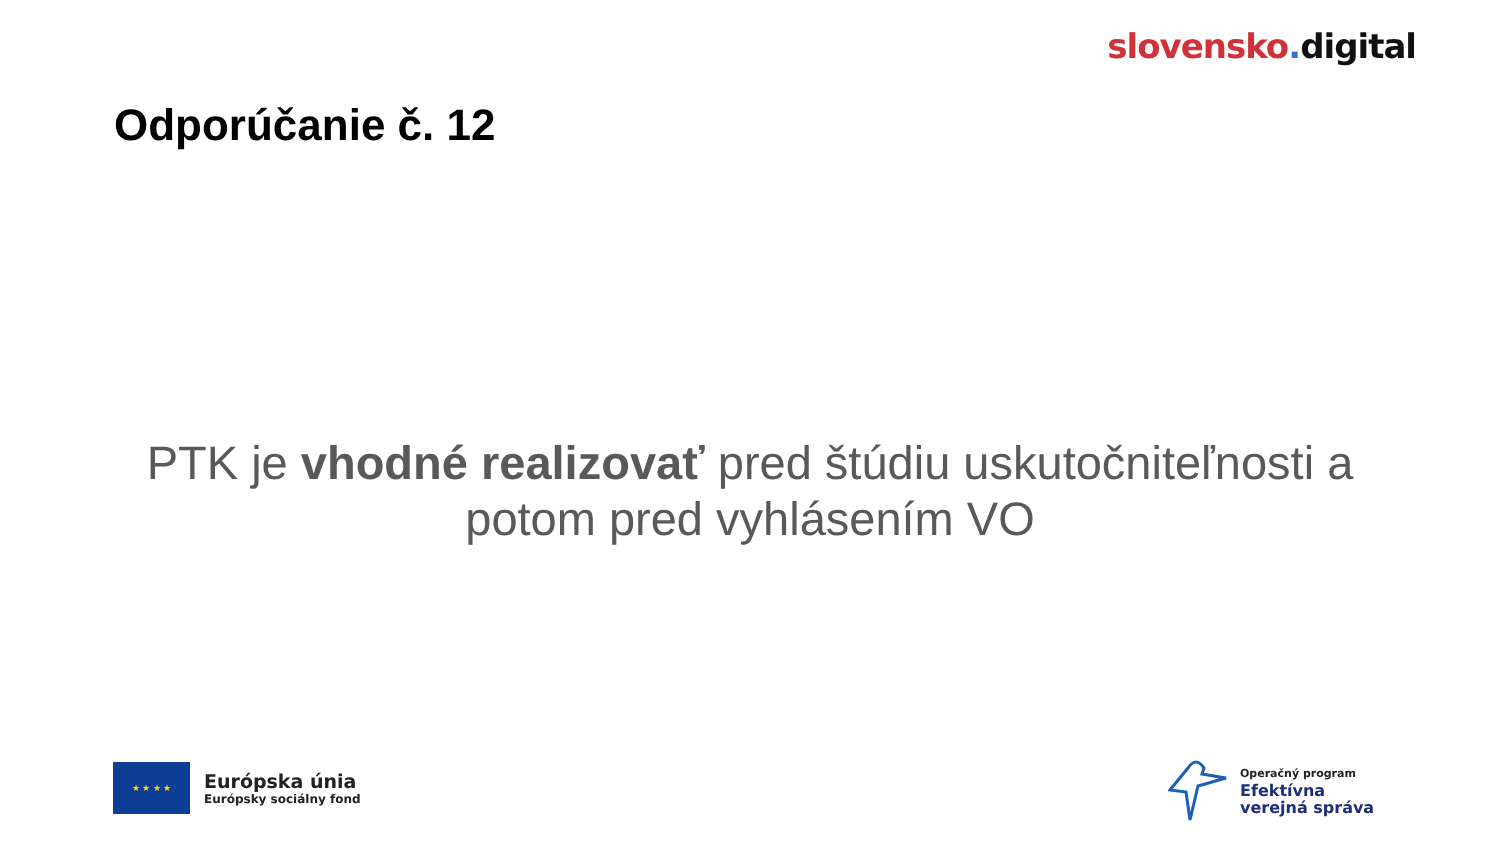slovensko. digital
Odporúčanie č. 12
PTK je vhodné realizovať pred štúdiu uskutočniteľnosti a
potom pred vyhlásením VO
★ ★ ★ ★
Európska únia
Európsky sociálny fond
Operačný program
Efektívna
verejná správa